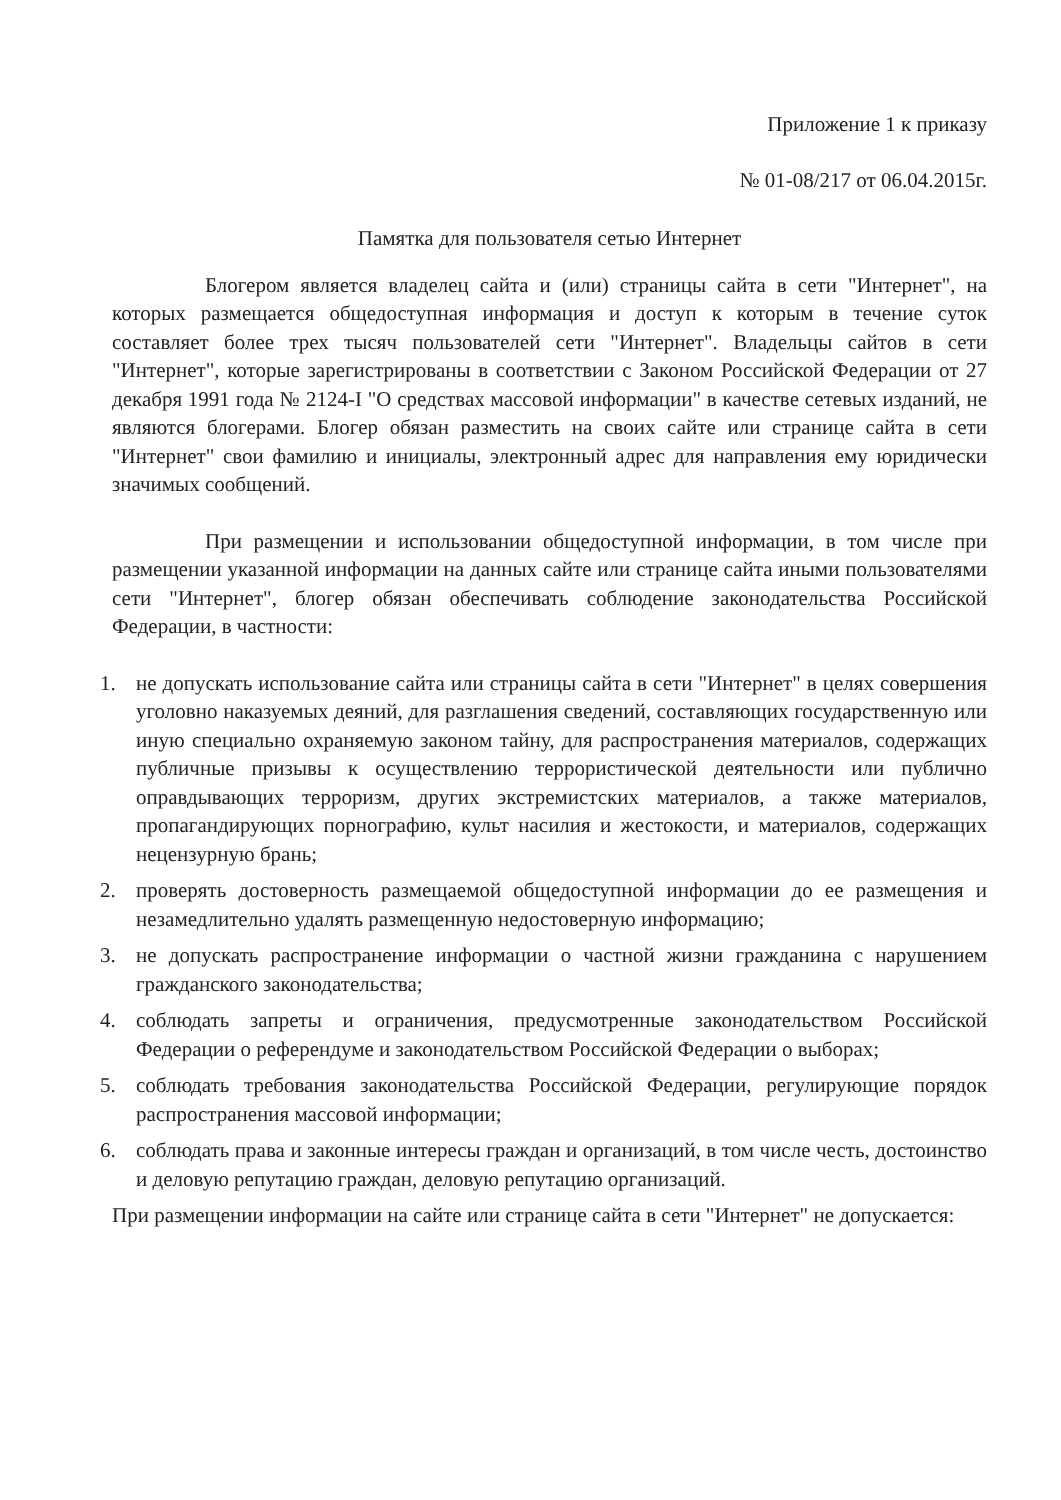Приложение 1 к приказу
№ 01-08/217 от 06.04.2015г.
Памятка для пользователя сетью Интернет
Блогером является владелец сайта и (или) страницы сайта в сети "Интернет", на которых размещается общедоступная информация и доступ к которым в течение суток составляет более трех тысяч пользователей сети "Интернет". Владельцы сайтов в сети "Интернет", которые зарегистрированы в соответствии с Законом Российской Федерации от 27 декабря 1991 года № 2124-I "О средствах массовой информации" в качестве сетевых изданий, не являются блогерами. Блогер обязан разместить на своих сайте или странице сайта в сети "Интернет" свои фамилию и инициалы, электронный адрес для направления ему юридически значимых сообщений.
При размещении и использовании общедоступной информации, в том числе при размещении указанной информации на данных сайте или странице сайта иными пользователями сети "Интернет", блогер обязан обеспечивать соблюдение законодательства Российской Федерации, в частности:
1. не допускать использование сайта или страницы сайта в сети "Интернет" в целях совершения уголовно наказуемых деяний, для разглашения сведений, составляющих государственную или иную специально охраняемую законом тайну, для распространения материалов, содержащих публичные призывы к осуществлению террористической деятельности или публично оправдывающих терроризм, других экстремистских материалов, а также материалов, пропагандирующих порнографию, культ насилия и жестокости, и материалов, содержащих нецензурную брань;
2. проверять достоверность размещаемой общедоступной информации до ее размещения и незамедлительно удалять размещенную недостоверную информацию;
3. не допускать распространение информации о частной жизни гражданина с нарушением гражданского законодательства;
4. соблюдать запреты и ограничения, предусмотренные законодательством Российской Федерации о референдуме и законодательством Российской Федерации о выборах;
5. соблюдать требования законодательства Российской Федерации, регулирующие порядок распространения массовой информации;
6. соблюдать права и законные интересы граждан и организаций, в том числе честь, достоинство и деловую репутацию граждан, деловую репутацию организаций.
При размещении информации на сайте или странице сайта в сети "Интернет" не допускается: